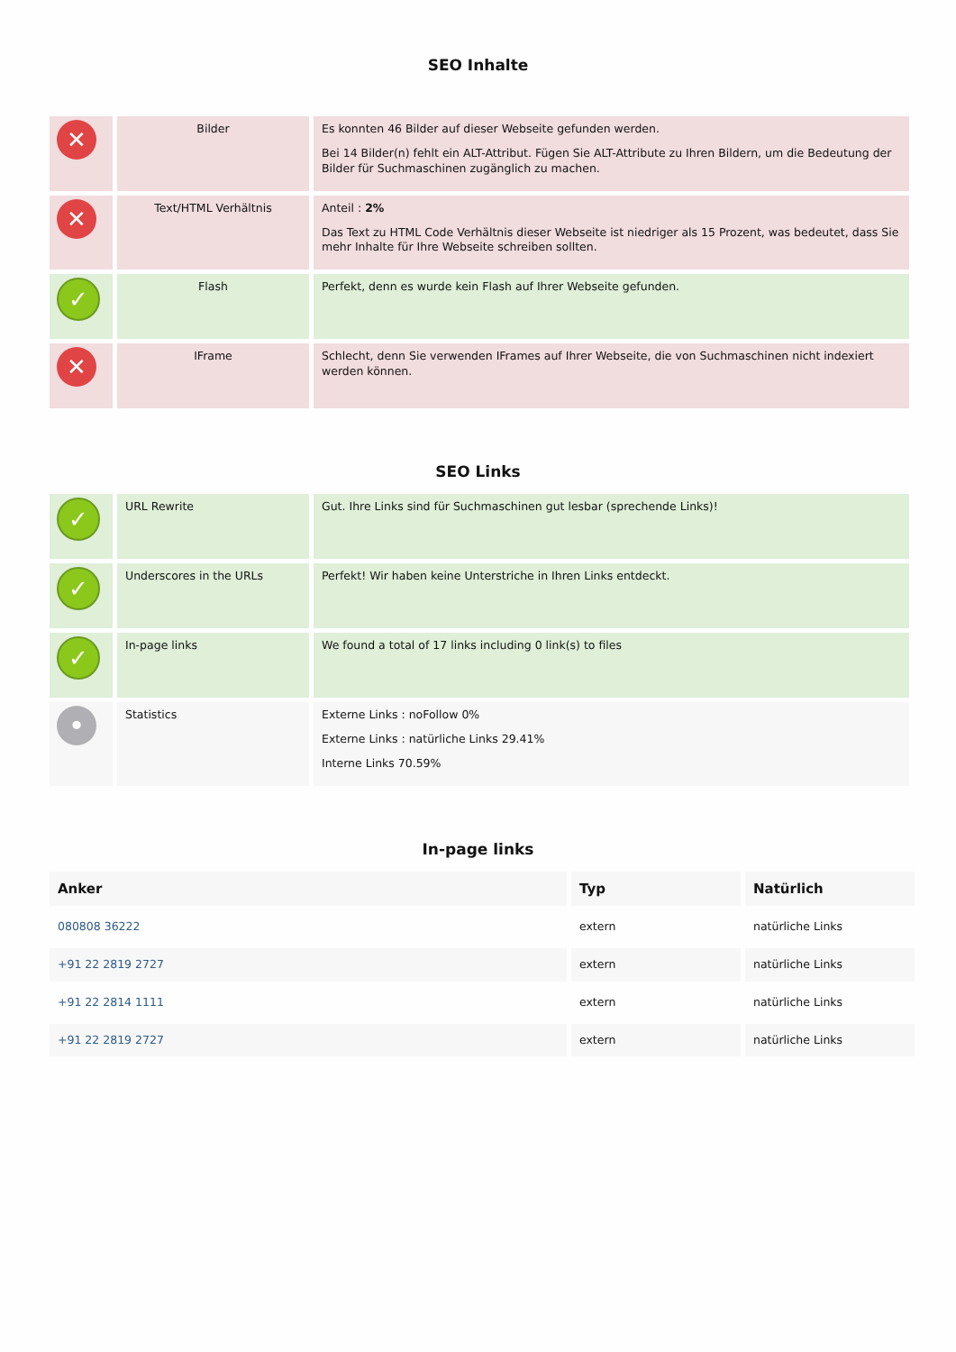SEO Inhalte
| ✕ | Bilder | Es konnten 46 Bilder auf dieser Webseite gefunden werden. Bei 14 Bilder(n) fehlt ein ALT-Attribut. Fügen Sie ALT-Attribute zu Ihren Bildern, um die Bedeutung der Bilder für Suchmaschinen zugänglich zu machen. |
| ✕ | Text/HTML Verhältnis | Anteil : 2% Das Text zu HTML Code Verhältnis dieser Webseite ist niedriger als 15 Prozent, was bedeutet, dass Sie mehr Inhalte für Ihre Webseite schreiben sollten. |
| ✓ | Flash | Perfekt, denn es wurde kein Flash auf Ihrer Webseite gefunden. |
| ✕ | IFrame | Schlecht, denn Sie verwenden IFrames auf Ihrer Webseite, die von Suchmaschinen nicht indexiert werden können. |
SEO Links
| ✓ | URL Rewrite | Gut. Ihre Links sind für Suchmaschinen gut lesbar (sprechende Links)! |
| ✓ | Underscores in the URLs | Perfekt! Wir haben keine Unterstriche in Ihren Links entdeckt. |
| ✓ | In-page links | We found a total of 17 links including 0 link(s) to files |
| • | Statistics | Externe Links : noFollow 0% Externe Links : natürliche Links 29.41% Interne Links 70.59% |
In-page links
| Anker | Typ | Natürlich |
| --- | --- | --- |
| 080808 36222 | extern | natürliche Links |
| +91 22 2819 2727 | extern | natürliche Links |
| +91 22 2814 1111 | extern | natürliche Links |
| +91 22 2819 2727 | extern | natürliche Links |